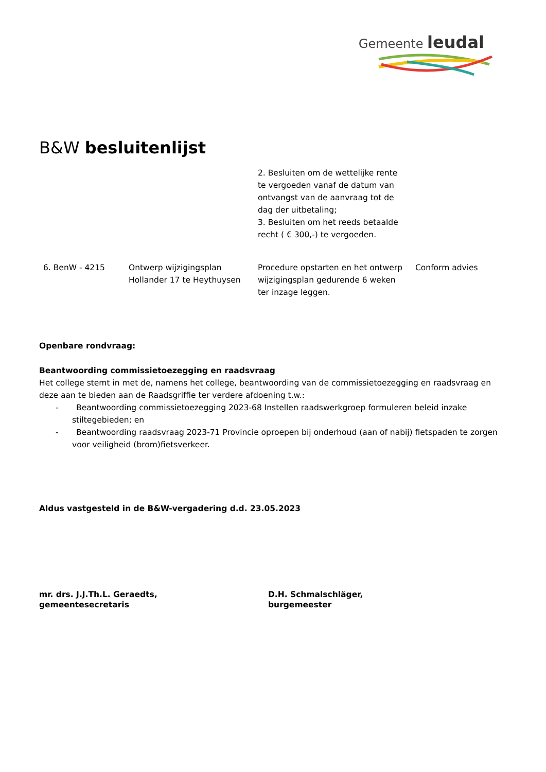Gemeente leudal
B&W besluitenlijst
| | | 2. Besluiten om de wettelijke rente te vergoeden vanaf de datum van ontvangst van de aanvraag tot de dag der uitbetaling; 3. Besluiten om het reeds betaalde recht ( € 300,-) te vergoeden. | |
| 6. BenW - 4215 | Ontwerp wijzigingsplan Hollander 17 te Heythuysen | Procedure opstarten en het ontwerp wijzigingsplan gedurende 6 weken ter inzage leggen. | Conform advies |
Openbare rondvraag:
Beantwoording commissietoezegging en raadsvraag
Het college stemt in met de, namens het college, beantwoording van de commissietoezegging en raadsvraag en deze aan te bieden aan de Raadsgriffie ter verdere afdoening t.w.:
- Beantwoording commissietoezegging 2023-68 Instellen raadswerkgroep formuleren beleid inzake stiltegebieden; en
- Beantwoording raadsvraag 2023-71 Provincie oproepen bij onderhoud (aan of nabij) fietspaden te zorgen voor veiligheid (brom)fietsverkeer.
Aldus vastgesteld in de B&W-vergadering d.d. 23.05.2023
mr. drs. J.J.Th.L. Geraedts,
gemeentesecretaris
D.H. Schmalschläger,
burgemeester